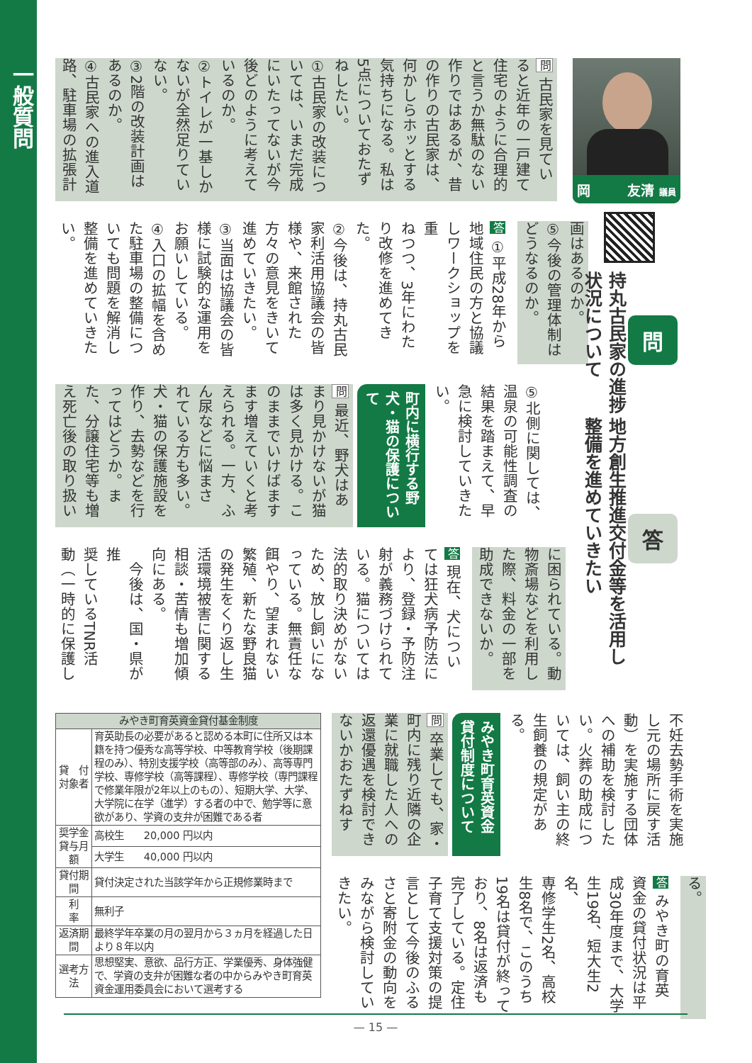一般質問
岡 友清 議員
問
持丸古民家の進捗状況について
答
地方創生推進交付金等を活用し整備を進めていきたい
問 古民家を見てい
ると近年の一戸建て
住宅のように合理的
と言うか無駄のない
作りではあるが、昔
の作りの古民家は、
何かしらホッとする
気持ちになる。私は
5点についておたず
ねしたい。
①古民家の改装につ
いては、いまだ完成
にいたってないが今
後どのように考えて
いるのか。
②トイレが一基しか
ないが全然足りてい
ない。
③2階の改装計画は
あるのか。
④古民家への進入道
路、駐車場の拡張計
画はあるのか。
⑤今後の管理体制は
どうなるのか。
答 ①平成28年から
地域住民の方と協議
しワークショップを重
ねつつ、3年にわた
り改修を進めてきた。
②今後は、持丸古民
家利活用協議会の皆
様や、来館された
方々の意見をきいて
進めていきたい。
③当面は協議会の皆
様に試験的な運用を
お願いしている。
④入口の拡幅を含め
た駐車場の整備につ
いても問題を解消し
整備を進めていきた
い。
⑤北側に関しては、
温泉の可能性調査の
結果を踏まえて、早
急に検討していきた
い。
町内に横行する野
犬・猫の保護について
問 最近、野犬はあ
まり見かけないが猫
は多く見かける。こ
のままでいけばます
ます増えていくと考
えられる。一方、ふ
ん尿などに悩まさ
れている方も多い。
犬・猫の保護施設を
作り、去勢などを行
ってはどうか。ま
た、分譲住宅等も増
え死亡後の取り扱い
に困られている。動
物斎場などを利用し
た際、料金の一部を
助成できないか。
答 現在、犬につい
ては狂犬病予防法に
より、登録・予防注
射が義務づけられて
いる。猫については
法的取り決めがない
ため、放し飼いにな
っている。無責任な
餌やり、望まれない
繁殖、新たな野良猫
の発生をくり返し生
活環境被害に関する
相談・苦情も増加傾
向にある。
　今後は、国・県が推
奨しているTNR活
動（一時的に保護し
不妊去勢手術を実施
し元の場所に戻す活
動）を実施する団体
への補助を検討した
い。火葬の助成につ
いては、飼い主の終
生飼養の規定がある。
みやき町育英資金
貸付制度について
問 卒業しても、家・
町内に残り近隣の企
業に就職した人への
返還優遇を検討でき
ないかおたずねす
る。
答 みやき町の育英
資金の貸付状況は平
成30年度まで、大学
生19名、短大生2名、
専修学生2名、高校
生8名で、このうち
19名は貸付が終って
おり、8名は返済も
完了している。定住
子育て支援対策の提
言として今後のふる
さと寄附金の動向を
みながら検討してい
きたい。
| みやき町育英資金貸付基金制度 | |
| --- | --- |
| 貸 付 対象者 | 育英助長の必要があると認める本町に住所又は本籍を持つ優秀な高等学校、中等教育学校（後期課程のみ）、特別支援学校（高等部のみ）、高等専門学校、専修学校（高等課程）、専修学校（専門課程で修業年限が2年以上のもの）、短期大学、大学、大学院に在学（進学）する者の中で、勉学等に意欲があり、学資の支弁が困難である者 |
| 奨学金 貸与月額 | 高校生 20,000 円以内 |
| | 大学生 40,000 円以内 |
| 貸付期間 | 貸付決定された当該学年から正規修業時まで |
| 利 率 | 無利子 |
| 返済期間 | 最終学年卒業の月の翌月から３ヵ月を経過した日より８年以内 |
| 選考方法 | 思想堅実、意欲、品行方正、学業優秀、身体強健で、学資の支弁が困難な者の中からみやき町育英資金運用委員会において選考する |
— 15 —